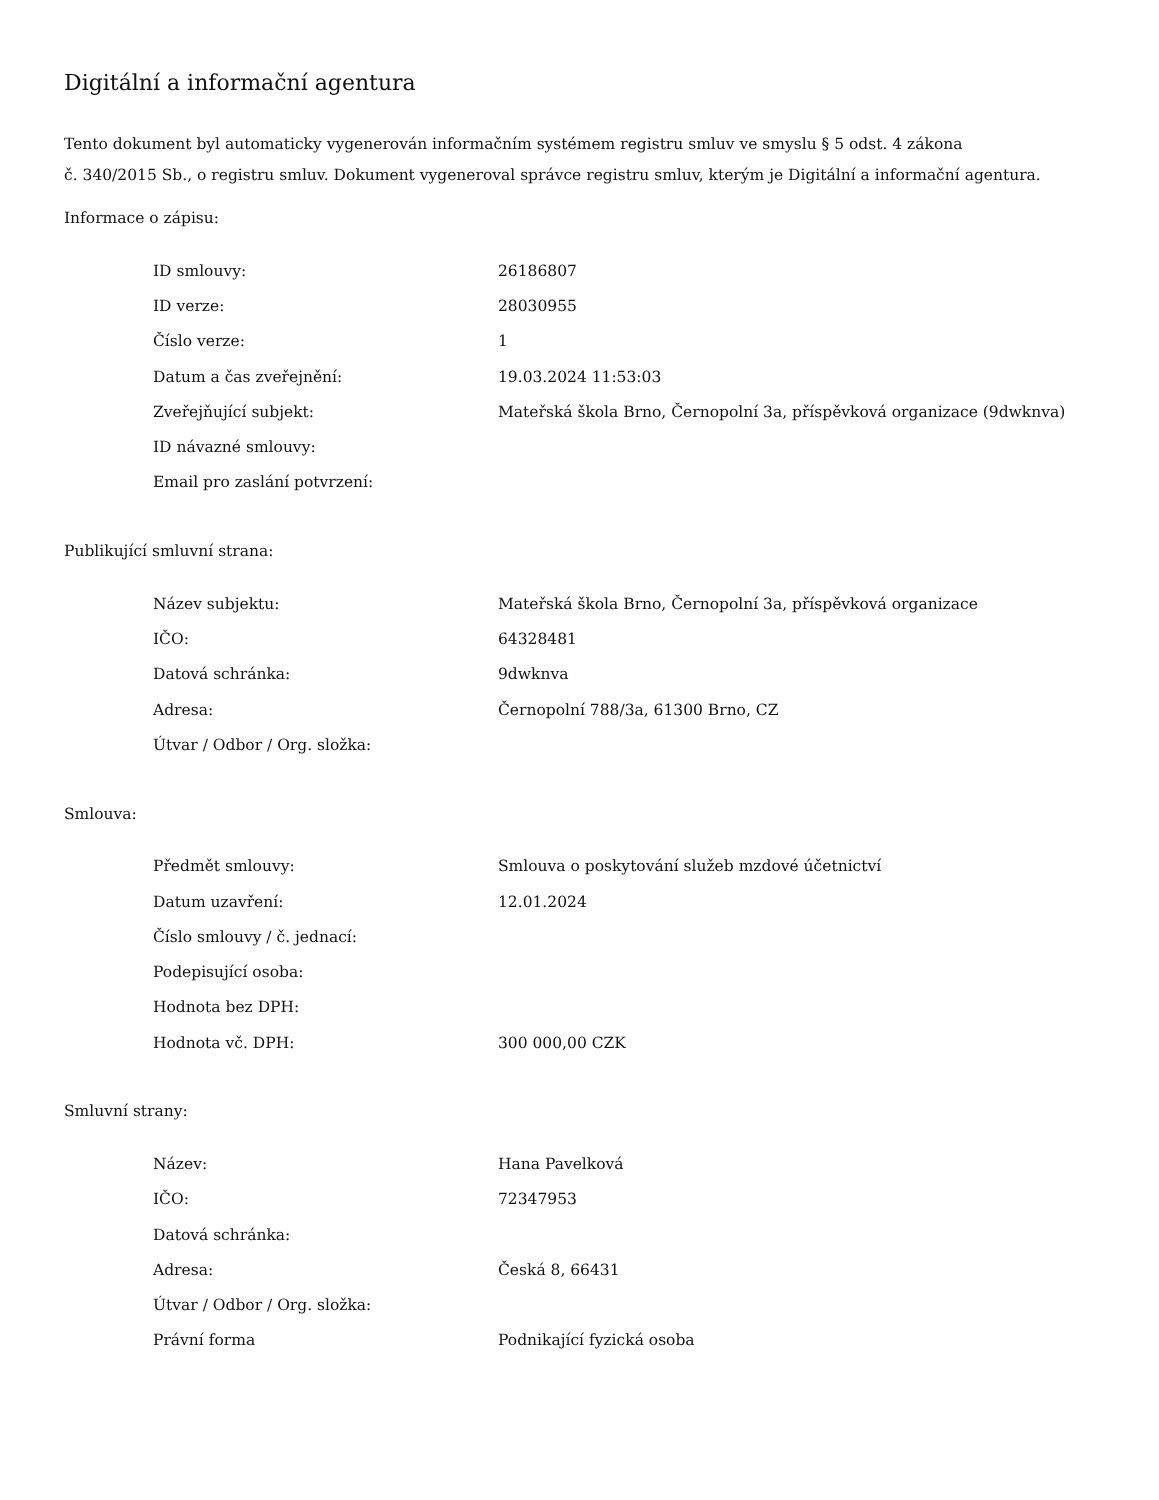Digitální a informační agentura
Tento dokument byl automaticky vygenerován informačním systémem registru smluv ve smyslu § 5 odst. 4 zákona
č. 340/2015 Sb., o registru smluv. Dokument vygeneroval správce registru smluv, kterým je Digitální a informační agentura.
Informace o zápisu:
| ID smlouvy: | 26186807 |
| ID verze: | 28030955 |
| Číslo verze: | 1 |
| Datum a čas zveřejnění: | 19.03.2024 11:53:03 |
| Zveřejňující subjekt: | Mateřská škola Brno, Černopolní 3a, příspěvková organizace (9dwknva) |
| ID návazné smlouvy: | |
| Email pro zaslání potvrzení: | |
Publikující smluvní strana:
| Název subjektu: | Mateřská škola Brno, Černopolní 3a, příspěvková organizace |
| IČO: | 64328481 |
| Datová schránka: | 9dwknva |
| Adresa: | Černopolní 788/3a, 61300 Brno, CZ |
| Útvar / Odbor / Org. složka: | |
Smlouva:
| Předmět smlouvy: | Smlouva o poskytování služeb mzdové účetnictví |
| Datum uzavření: | 12.01.2024 |
| Číslo smlouvy / č. jednací: | |
| Podepisující osoba: | |
| Hodnota bez DPH: | |
| Hodnota vč. DPH: | 300 000,00 CZK |
Smluvní strany:
| Název: | Hana Pavelková |
| IČO: | 72347953 |
| Datová schránka: | |
| Adresa: | Česká 8, 66431 |
| Útvar / Odbor / Org. složka: | |
| Právní forma | Podnikající fyzická osoba |